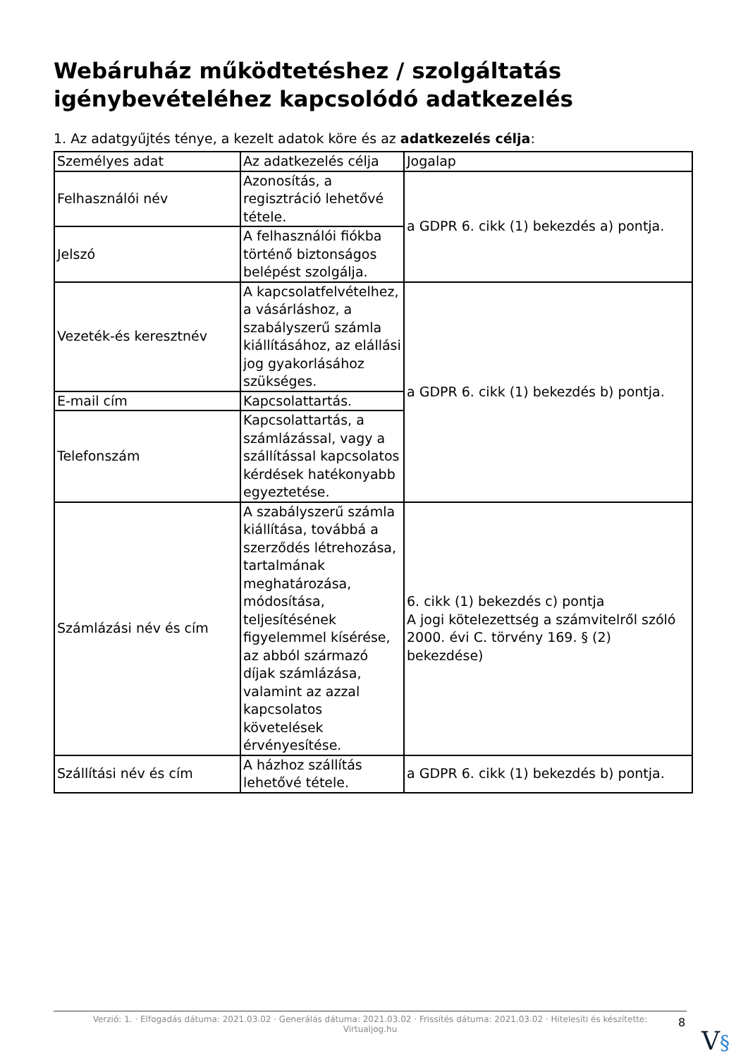Webáruház működtetéshez / szolgáltatás igénybevételéhez kapcsolódó adatkezelés
1. Az adatgyűjtés ténye, a kezelt adatok köre és az adatkezelés célja:
| Személyes adat | Az adatkezelés célja | Jogalap |
| Felhasználói név | Azonosítás, a regisztráció lehetővé tétele. | a GDPR 6. cikk (1) bekezdés a) pontja. |
| Jelszó | A felhasználói fiókba történő biztonságos belépést szolgálja. | |
| Vezeték-és keresztnév | A kapcsolatfelvételhez, a vásárláshoz, a szabályszerű számla kiállításához, az elállási jog gyakorlásához szükséges. | a GDPR 6. cikk (1) bekezdés b) pontja. |
| E-mail cím | Kapcsolattartás. | |
| Telefonszám | Kapcsolattartás, a számlázással, vagy a szállítással kapcsolatos kérdések hatékonyabb egyeztetése. | |
| Számlázási név és cím | A szabályszerű számla kiállítása, továbbá a szerződés létrehozása, tartalmának meghatározása, módosítása, teljesítésének figyelemmel kísérése, az abból származó díjak számlázása, valamint az azzal kapcsolatos követelések érvényesítése. | 6. cikk (1) bekezdés c) pontja A jogi kötelezettség a számvitelről szóló 2000. évi C. törvény 169. § (2) bekezdése) |
| Szállítási név és cím | A házhoz szállítás lehetővé tétele. | a GDPR 6. cikk (1) bekezdés b) pontja. |
Verzió: 1. · Elfogadás dátuma: 2021.03.02 · Generálás dátuma: 2021.03.02 · Frissítés dátuma: 2021.03.02 · Hitelesíti és készítette:
Virtualjog.hu
8
V§